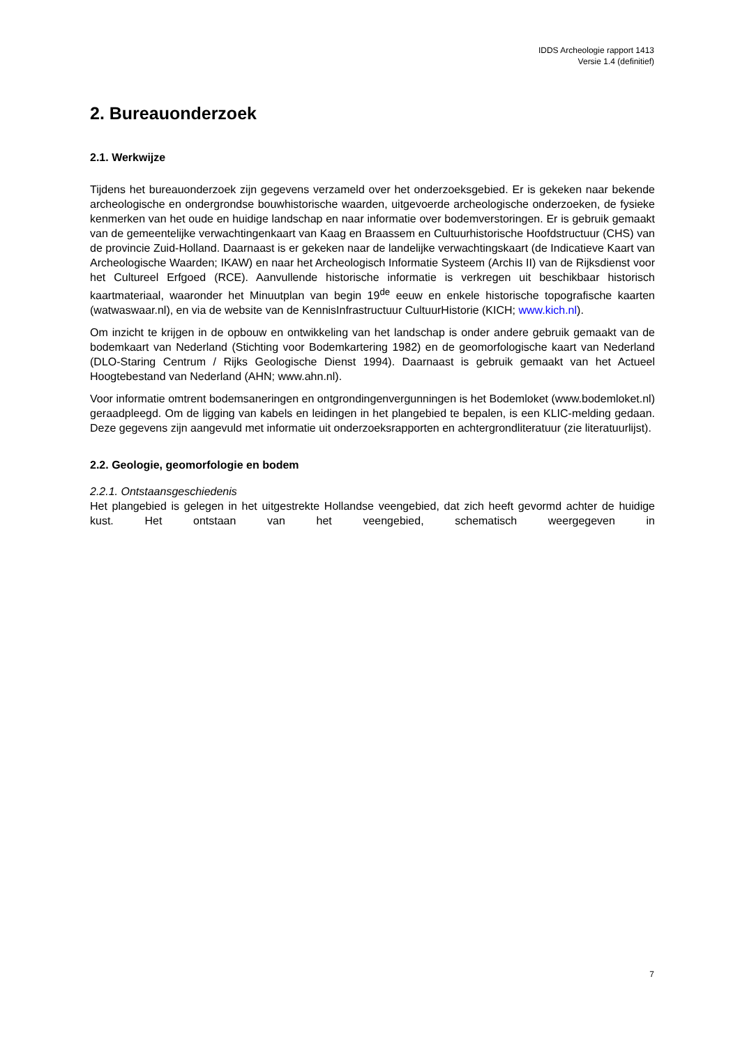IDDS Archeologie rapport 1413
Versie 1.4 (definitief)
2. Bureauonderzoek
2.1. Werkwijze
Tijdens het bureauonderzoek zijn gegevens verzameld over het onderzoeksgebied. Er is gekeken naar bekende archeologische en ondergrondse bouwhistorische waarden, uitgevoerde archeologische onderzoeken, de fysieke kenmerken van het oude en huidige landschap en naar informatie over bodemverstoringen. Er is gebruik gemaakt van de gemeentelijke verwachtingenkaart van Kaag en Braassem en Cultuurhistorische Hoofdstructuur (CHS) van de provincie Zuid-Holland. Daarnaast is er gekeken naar de landelijke verwachtingskaart (de Indicatieve Kaart van Archeologische Waarden; IKAW) en naar het Archeologisch Informatie Systeem (Archis II) van de Rijksdienst voor het Cultureel Erfgoed (RCE). Aanvullende historische informatie is verkregen uit beschikbaar historisch kaartmateriaal, waaronder het Minuutplan van begin 19<sup>de</sup> eeuw en enkele historische topografische kaarten (watwaswaar.nl), en via de website van de KennisInfrastructuur CultuurHistorie (KICH; www.kich.nl).
Om inzicht te krijgen in de opbouw en ontwikkeling van het landschap is onder andere gebruik gemaakt van de bodemkaart van Nederland (Stichting voor Bodemkartering 1982) en de geomorfologische kaart van Nederland (DLO-Staring Centrum / Rijks Geologische Dienst 1994). Daarnaast is gebruik gemaakt van het Actueel Hoogtebestand van Nederland (AHN; www.ahn.nl).
Voor informatie omtrent bodemsaneringen en ontgrondingenvergunningen is het Bodemloket (www.bodemloket.nl) geraadpleegd. Om de ligging van kabels en leidingen in het plangebied te bepalen, is een KLIC-melding gedaan. Deze gegevens zijn aangevuld met informatie uit onderzoeksrapporten en achtergrondliteratuur (zie literatuurlijst).
2.2. Geologie, geomorfologie en bodem
2.2.1. Ontstaansgeschiedenis
Het plangebied is gelegen in het uitgestrekte Hollandse veengebied, dat zich heeft gevormd achter de huidige kust. Het ontstaan van het veengebied, schematisch weergegeven in
7